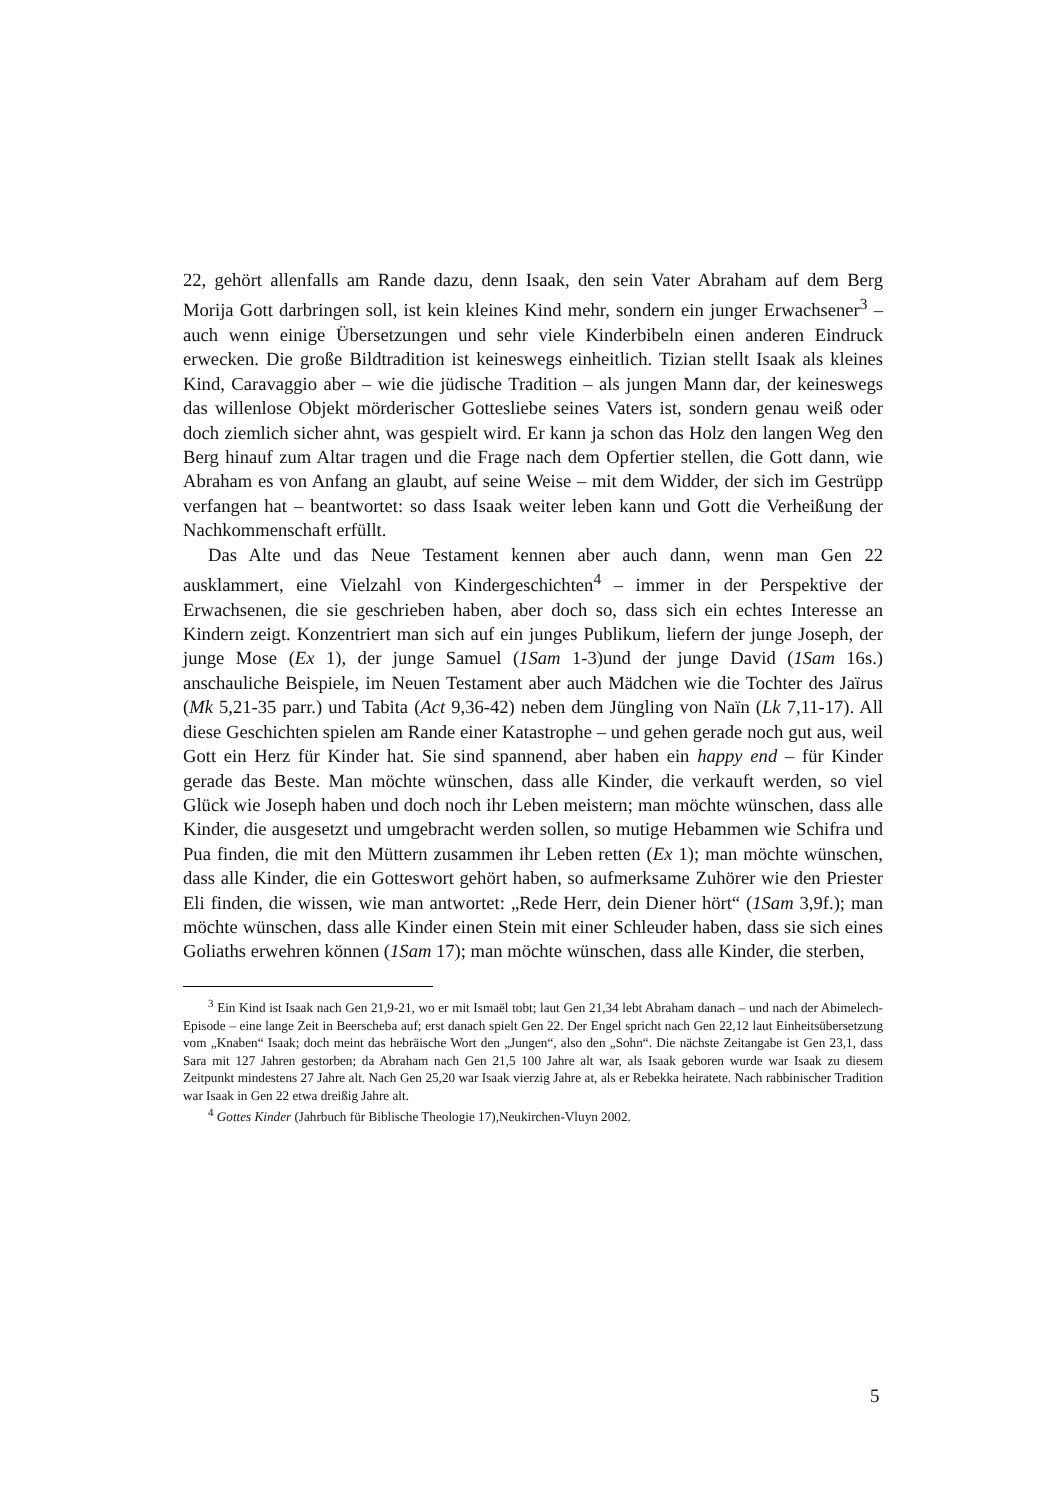22, gehört allenfalls am Rande dazu, denn Isaak, den sein Vater Abraham auf dem Berg Morija Gott darbringen soll, ist kein kleines Kind mehr, sondern ein junger Erwachsener<sup>3</sup> – auch wenn einige Übersetzungen und sehr viele Kinderbibeln einen anderen Eindruck erwecken. Die große Bildtradition ist keineswegs einheitlich. Tizian stellt Isaak als kleines Kind, Caravaggio aber – wie die jüdische Tradition – als jungen Mann dar, der keineswegs das willenlose Objekt mörderischer Gottesliebe seines Vaters ist, sondern genau weiß oder doch ziemlich sicher ahnt, was gespielt wird. Er kann ja schon das Holz den langen Weg den Berg hinauf zum Altar tragen und die Frage nach dem Opfertier stellen, die Gott dann, wie Abraham es von Anfang an glaubt, auf seine Weise – mit dem Widder, der sich im Gestrüpp verfangen hat – beantwortet: so dass Isaak weiter leben kann und Gott die Verheißung der Nachkommenschaft erfüllt.
Das Alte und das Neue Testament kennen aber auch dann, wenn man Gen 22 ausklammert, eine Vielzahl von Kindergeschichten<sup>4</sup> – immer in der Perspektive der Erwachsenen, die sie geschrieben haben, aber doch so, dass sich ein echtes Interesse an Kindern zeigt. Konzentriert man sich auf ein junges Publikum, liefern der junge Joseph, der junge Mose (Ex 1), der junge Samuel (1Sam 1-3)und der junge David (1Sam 16s.) anschauliche Beispiele, im Neuen Testament aber auch Mädchen wie die Tochter des Jaïrus (Mk 5,21-35 parr.) und Tabita (Act 9,36-42) neben dem Jüngling von Naïn (Lk 7,11-17). All diese Geschichten spielen am Rande einer Katastrophe – und gehen gerade noch gut aus, weil Gott ein Herz für Kinder hat. Sie sind spannend, aber haben ein happy end – für Kinder gerade das Beste. Man möchte wünschen, dass alle Kinder, die verkauft werden, so viel Glück wie Joseph haben und doch noch ihr Leben meistern; man möchte wünschen, dass alle Kinder, die ausgesetzt und umgebracht werden sollen, so mutige Hebammen wie Schifra und Pua finden, die mit den Müttern zusammen ihr Leben retten (Ex 1); man möchte wünschen, dass alle Kinder, die ein Gotteswort gehört haben, so aufmerksame Zuhörer wie den Priester Eli finden, die wissen, wie man antwortet: „Rede Herr, dein Diener hört“ (1Sam 3,9f.); man möchte wünschen, dass alle Kinder einen Stein mit einer Schleuder haben, dass sie sich eines Goliaths erwehren können (1Sam 17); man möchte wünschen, dass alle Kinder, die sterben,
<sup>3</sup> Ein Kind ist Isaak nach Gen 21,9-21, wo er mit Ismaël tobt; laut Gen 21,34 lebt Abraham danach – und nach der Abimelech-Episode – eine lange Zeit in Beerscheba auf; erst danach spielt Gen 22. Der Engel spricht nach Gen 22,12 laut Einheitsübersetzung vom „Knaben“ Isaak; doch meint das hebräische Wort den „Jungen“, also den „Sohn“. Die nächste Zeitangabe ist Gen 23,1, dass Sara mit 127 Jahren gestorben; da Abraham nach Gen 21,5 100 Jahre alt war, als Isaak geboren wurde war Isaak zu diesem Zeitpunkt mindestens 27 Jahre alt. Nach Gen 25,20 war Isaak vierzig Jahre at, als er Rebekka heiratete. Nach rabbinischer Tradition war Isaak in Gen 22 etwa dreißig Jahre alt.
<sup>4</sup> Gottes Kinder (Jahrbuch für Biblische Theologie 17),Neukirchen-Vluyn 2002.
5